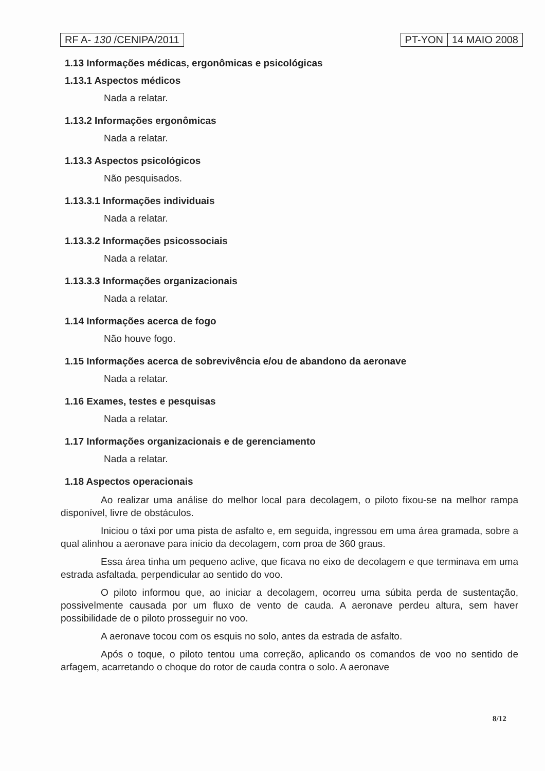RF A- 130 /CENIPA/2011 PT-YON 14 MAIO 2008
1.13 Informações médicas, ergonômicas e psicológicas
1.13.1 Aspectos médicos
Nada a relatar.
1.13.2 Informações ergonômicas
Nada a relatar.
1.13.3 Aspectos psicológicos
Não pesquisados.
1.13.3.1 Informações individuais
Nada a relatar.
1.13.3.2 Informações psicossociais
Nada a relatar.
1.13.3.3 Informações organizacionais
Nada a relatar.
1.14 Informações acerca de fogo
Não houve fogo.
1.15 Informações acerca de sobrevivência e/ou de abandono da aeronave
Nada a relatar.
1.16 Exames, testes e pesquisas
Nada a relatar.
1.17 Informações organizacionais e de gerenciamento
Nada a relatar.
1.18 Aspectos operacionais
Ao realizar uma análise do melhor local para decolagem, o piloto fixou-se na melhor rampa disponível, livre de obstáculos.
Iniciou o táxi por uma pista de asfalto e, em seguida, ingressou em uma área gramada, sobre a qual alinhou a aeronave para início da decolagem, com proa de 360 graus.
Essa área tinha um pequeno aclive, que ficava no eixo de decolagem e que terminava em uma estrada asfaltada, perpendicular ao sentido do voo.
O piloto informou que, ao iniciar a decolagem, ocorreu uma súbita perda de sustentação, possivelmente causada por um fluxo de vento de cauda. A aeronave perdeu altura, sem haver possibilidade de o piloto prosseguir no voo.
A aeronave tocou com os esquis no solo, antes da estrada de asfalto.
Após o toque, o piloto tentou uma correção, aplicando os comandos de voo no sentido de arfagem, acarretando o choque do rotor de cauda contra o solo. A aeronave
8/12